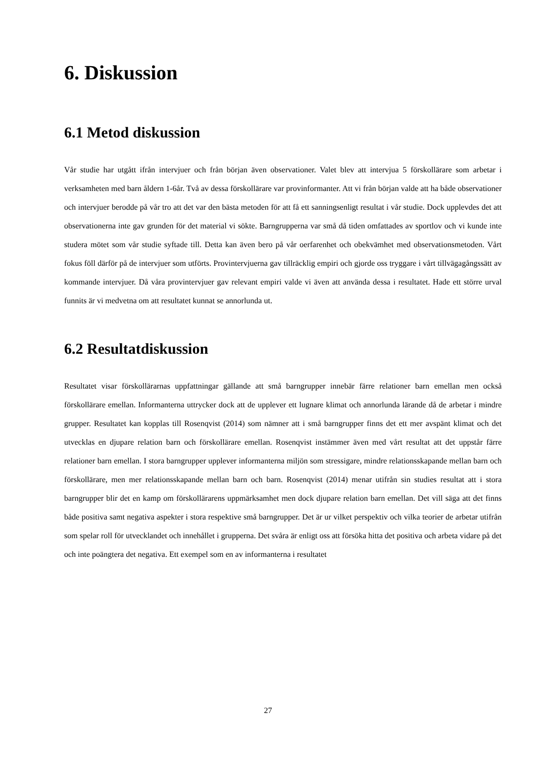6. Diskussion
6.1 Metod diskussion
Vår studie har utgått ifrån intervjuer och från början även observationer. Valet blev att intervjua 5 förskollärare som arbetar i verksamheten med barn åldern 1-6år. Två av dessa förskollärare var provinformanter. Att vi från början valde att ha både observationer och intervjuer berodde på vår tro att det var den bästa metoden för att få ett sanningsenligt resultat i vår studie. Dock upplevdes det att observationerna inte gav grunden för det material vi sökte. Barngrupperna var små då tiden omfattades av sportlov och vi kunde inte studera mötet som vår studie syftade till. Detta kan även bero på vår oerfarenhet och obekvämhet med observationsmetoden. Vårt fokus föll därför på de intervjuer som utförts. Provintervjuerna gav tillräcklig empiri och gjorde oss tryggare i vårt tillvägagångssätt av kommande intervjuer. Då våra provintervjuer gav relevant empiri valde vi även att använda dessa i resultatet. Hade ett större urval funnits är vi medvetna om att resultatet kunnat se annorlunda ut.
6.2 Resultatdiskussion
Resultatet visar förskollärarnas uppfattningar gällande att små barngrupper innebär färre relationer barn emellan men också förskollärare emellan. Informanterna uttrycker dock att de upplever ett lugnare klimat och annorlunda lärande då de arbetar i mindre grupper. Resultatet kan kopplas till Rosenqvist (2014) som nämner att i små barngrupper finns det ett mer avspänt klimat och det utvecklas en djupare relation barn och förskollärare emellan. Rosenqvist instämmer även med vårt resultat att det uppstår färre relationer barn emellan. I stora barngrupper upplever informanterna miljön som stressigare, mindre relationsskapande mellan barn och förskollärare, men mer relationsskapande mellan barn och barn. Rosenqvist (2014) menar utifrån sin studies resultat att i stora barngrupper blir det en kamp om förskollärarens uppmärksamhet men dock djupare relation barn emellan. Det vill säga att det finns både positiva samt negativa aspekter i stora respektive små barngrupper. Det är ur vilket perspektiv och vilka teorier de arbetar utifrån som spelar roll för utvecklandet och innehållet i grupperna. Det svåra är enligt oss att försöka hitta det positiva och arbeta vidare på det och inte poängtera det negativa. Ett exempel som en av informanterna i resultatet
27